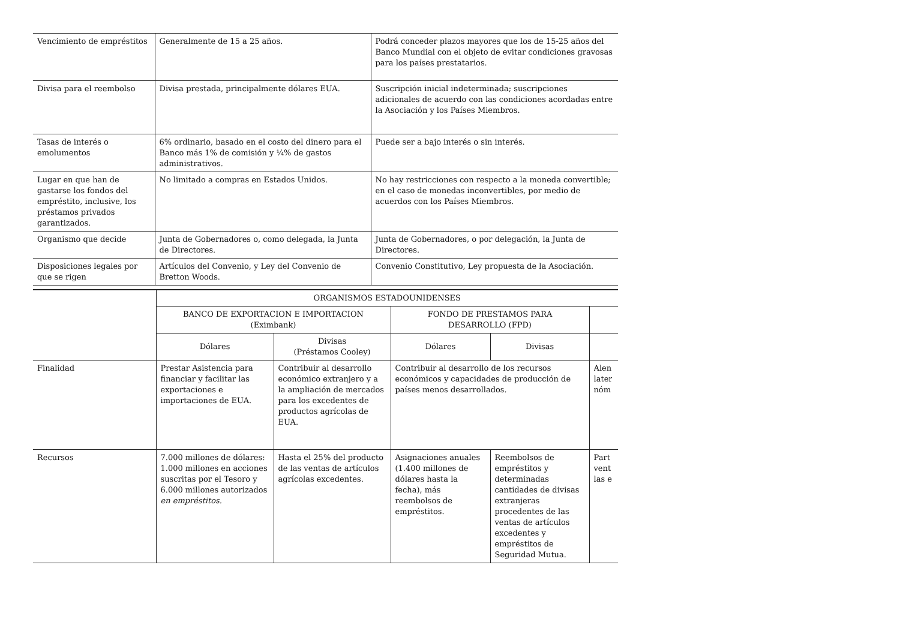| Vencimiento de empréstitos | Generalmente de 15 a 25 años. | Podrá conceder plazos mayores que los de 15-25 años del Banco Mundial con el objeto de evitar condiciones gravosas para los países prestatarios. |
| Divisa para el reembolso | Divisa prestada, principalmente dólares EUA. | Suscripción inicial indeterminada; suscripciones adicionales de acuerdo con las condiciones acordadas entre la Asociación y los Países Miembros. |
| Tasas de interés o emolumentos | 6% ordinario, basado en el costo del dinero para el Banco más 1% de comisión y ¼% de gastos administrativos. | Puede ser a bajo interés o sin interés. |
| Lugar en que han de gastarse los fondos del empréstito, inclusive, los préstamos privados garantizados. | No limitado a compras en Estados Unidos. | No hay restricciones con respecto a la moneda convertible; en el caso de monedas inconvertibles, por medio de acuerdos con los Países Miembros. |
| Organismo que decide | Junta de Gobernadores o, como delegada, la Junta de Directores. | Junta de Gobernadores, o por delegación, la Junta de Directores. |
| Disposiciones legales por que se rigen | Artículos del Convenio, y Ley del Convenio de Bretton Woods. | Convenio Constitutivo, Ley propuesta de la Asociación. |
| | ORGANISMOS ESTADOUNIDENSES | | | | |
| --- | --- | --- | --- | --- | --- |
| | BANCO DE EXPORTACION E IMPORTACION (Eximbank) | | FONDO DE PRESTAMOS PARA DESARROLLO (FPD) | | |
| | Dólares | Divisas (Préstamos Cooley) | Dólares | Divisas | |
| Finalidad | Prestar Asistencia para financiar y facilitar las exportaciones e importaciones de EUA. | Contribuir al desarrollo económico extranjero y a la ampliación de mercados para los excedentes de productos agrícolas de EUA. | Contribuir al desarrollo de los recursos económicos y capacidades de producción de países menos desarrollados. | | Alen later nóm |
| Recursos | 7.000 millones de dólares: 1.000 millones en acciones suscritas por el Tesoro y 6.000 millones autorizados en empréstitos. | Hasta el 25% del producto de las ventas de artículos agrícolas excedentes. | Asignaciones anuales (1.400 millones de dólares hasta la fecha), más reembolsos de empréstitos. | Reembolsos de empréstitos y determinadas cantidades de divisas extranjeras procedentes de las ventas de artículos excedentes y empréstitos de Seguridad Mutua. | Part vent las e |